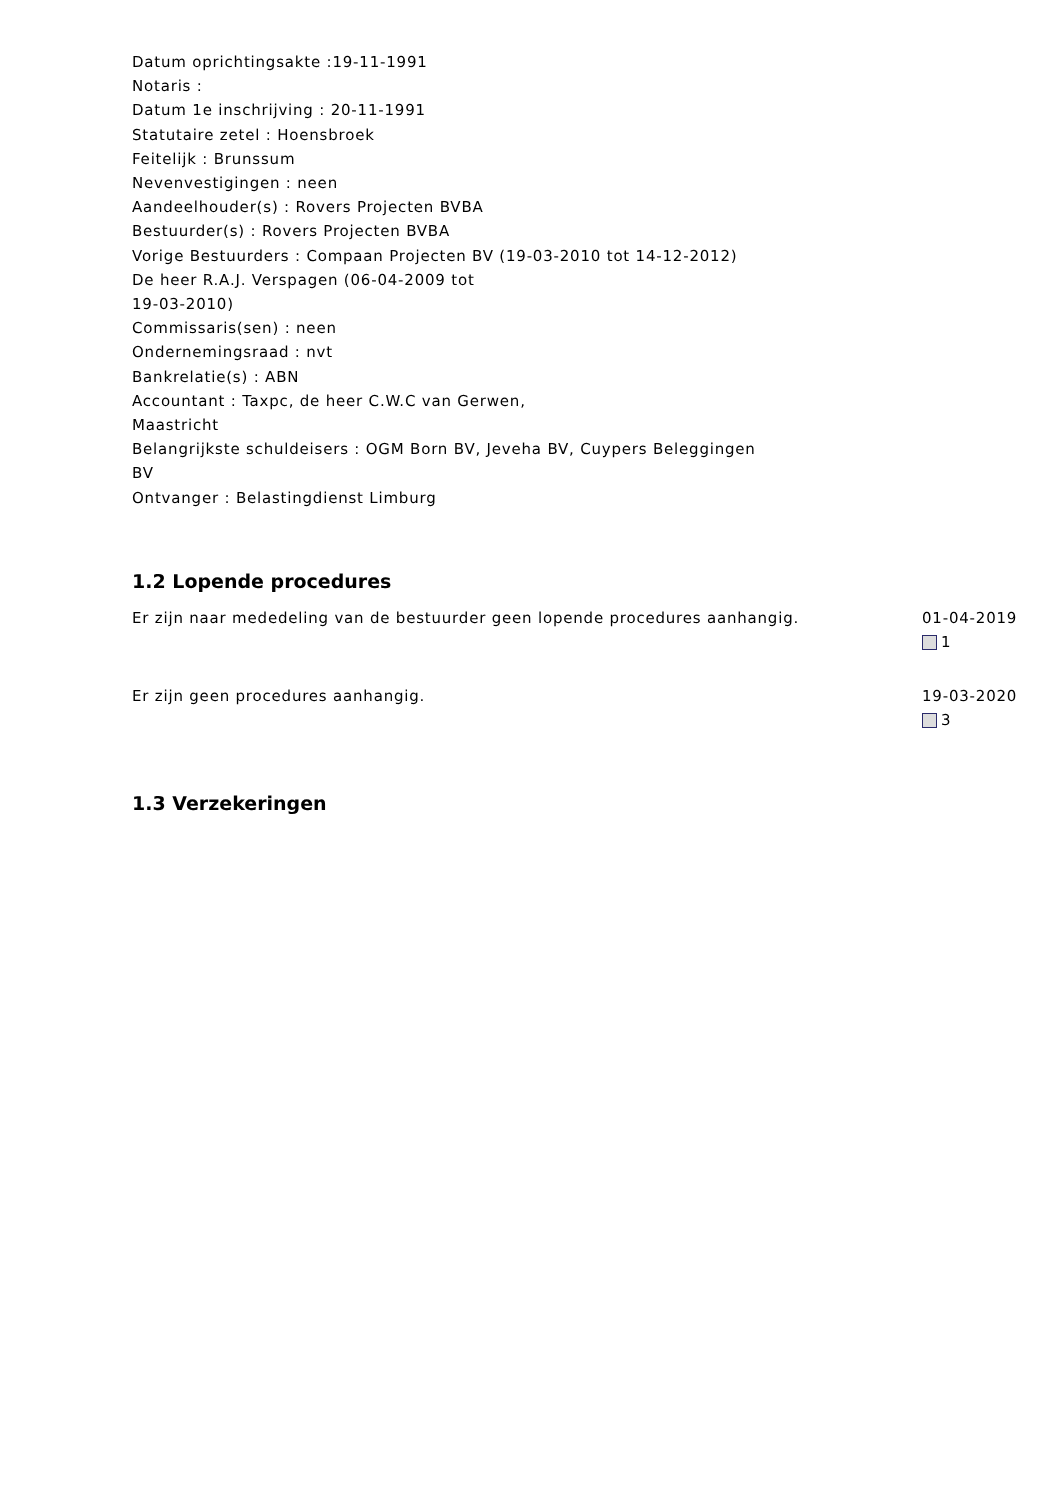Datum oprichtingsakte :19-11-1991
Notaris :
Datum 1e inschrijving : 20-11-1991
Statutaire zetel : Hoensbroek
Feitelijk : Brunssum
Nevenvestigingen : neen
Aandeelhouder(s) : Rovers Projecten BVBA
Bestuurder(s) : Rovers Projecten BVBA
Vorige Bestuurders : Compaan Projecten BV (19-03-2010 tot 14-12-2012)
De heer R.A.J. Verspagen (06-04-2009 tot
19-03-2010)
Commissaris(sen) : neen
Ondernemingsraad : nvt
Bankrelatie(s) : ABN
Accountant : Taxpc, de heer C.W.C van Gerwen,
Maastricht
Belangrijkste schuldeisers : OGM Born BV, Jeveha BV, Cuypers Beleggingen
BV
Ontvanger : Belastingdienst Limburg
1.2 Lopende procedures
Er zijn naar mededeling van de bestuurder geen lopende procedures aanhangig.
01-04-2019
1
Er zijn geen procedures aanhangig. 19-03-2020
3
1.3 Verzekeringen